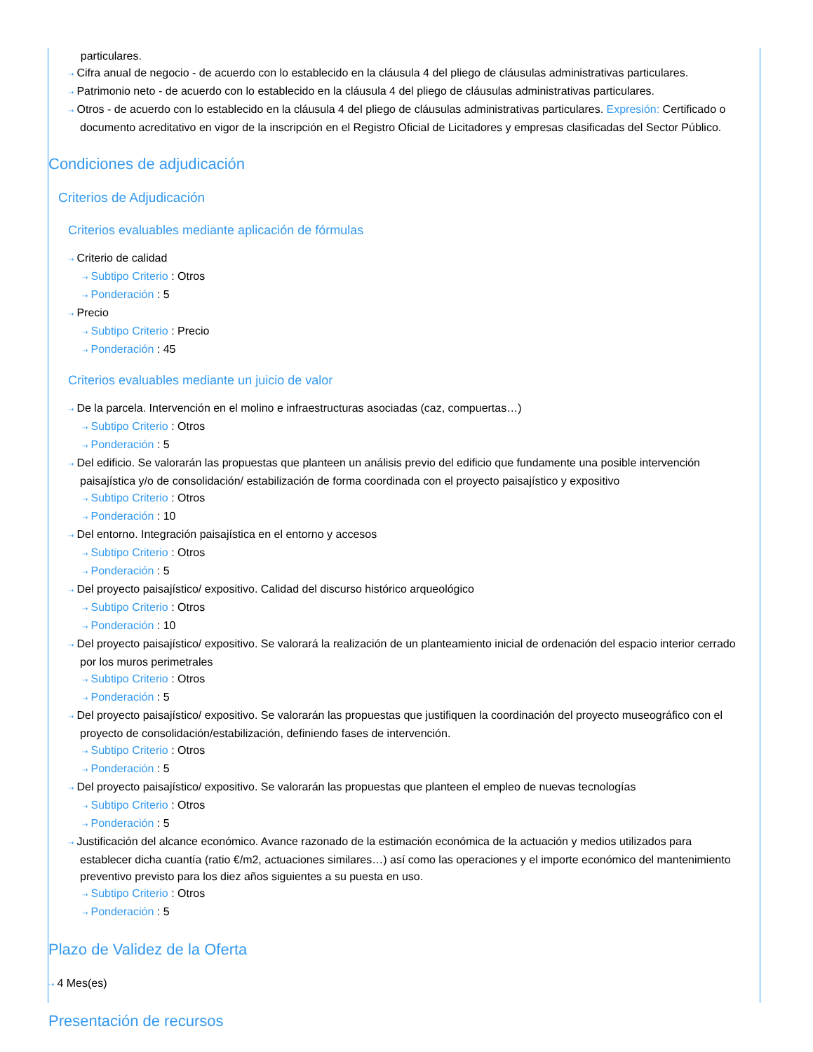particulares.
⇢ Cifra anual de negocio - de acuerdo con lo establecido en la cláusula 4 del pliego de cláusulas administrativas particulares.
⇢ Patrimonio neto - de acuerdo con lo establecido en la cláusula 4 del pliego de cláusulas administrativas particulares.
⇢ Otros - de acuerdo con lo establecido en la cláusula 4 del pliego de cláusulas administrativas particulares. Expresión: Certificado o documento acreditativo en vigor de la inscripción en el Registro Oficial de Licitadores y empresas clasificadas del Sector Público.
Condiciones de adjudicación
Criterios de Adjudicación
Criterios evaluables mediante aplicación de fórmulas
⇢ Criterio de calidad
⇢ Subtipo Criterio : Otros
⇢ Ponderación : 5
⇢ Precio
⇢ Subtipo Criterio : Precio
⇢ Ponderación : 45
Criterios evaluables mediante un juicio de valor
⇢ De la parcela. Intervención en el molino e infraestructuras asociadas (caz, compuertas…)
⇢ Subtipo Criterio : Otros
⇢ Ponderación : 5
⇢ Del edificio. Se valorarán las propuestas que planteen un análisis previo del edificio que fundamente una posible intervención paisajística y/o de consolidación/ estabilización de forma coordinada con el proyecto paisajístico y expositivo
⇢ Subtipo Criterio : Otros
⇢ Ponderación : 10
⇢ Del entorno. Integración paisajística en el entorno y accesos
⇢ Subtipo Criterio : Otros
⇢ Ponderación : 5
⇢ Del proyecto paisajístico/ expositivo. Calidad del discurso histórico arqueológico
⇢ Subtipo Criterio : Otros
⇢ Ponderación : 10
⇢ Del proyecto paisajístico/ expositivo. Se valorará la realización de un planteamiento inicial de ordenación del espacio interior cerrado por los muros perimetrales
⇢ Subtipo Criterio : Otros
⇢ Ponderación : 5
⇢ Del proyecto paisajístico/ expositivo. Se valorarán las propuestas que justifiquen la coordinación del proyecto museográfico con el proyecto de consolidación/estabilización, definiendo fases de intervención.
⇢ Subtipo Criterio : Otros
⇢ Ponderación : 5
⇢ Del proyecto paisajístico/ expositivo. Se valorarán las propuestas que planteen el empleo de nuevas tecnologías
⇢ Subtipo Criterio : Otros
⇢ Ponderación : 5
⇢ Justificación del alcance económico. Avance razonado de la estimación económica de la actuación y medios utilizados para establecer dicha cuantía (ratio €/m2, actuaciones similares…) así como las operaciones y el importe económico del mantenimiento preventivo previsto para los diez años siguientes a su puesta en uso.
⇢ Subtipo Criterio : Otros
⇢ Ponderación : 5
Plazo de Validez de la Oferta
⇢ 4 Mes(es)
Presentación de recursos